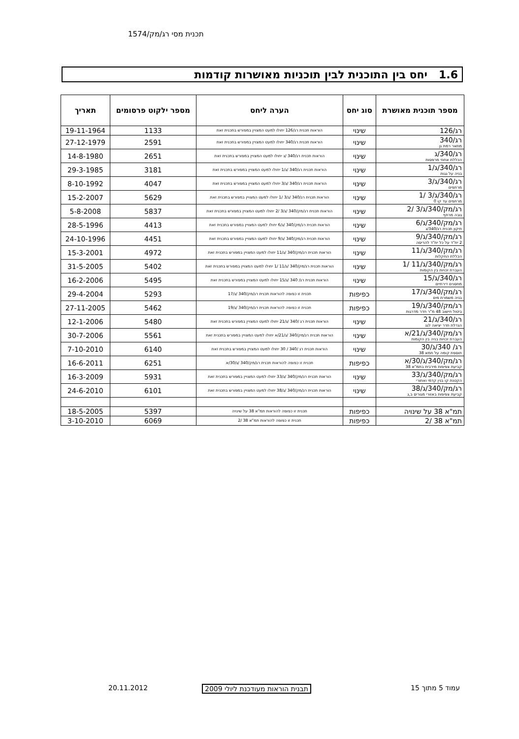תכנית מסי רג/מק/1574
1.6 יחס בין התוכנית לבין תוכניות מאושרות קודמות
| מספר תוכנית מאושרת | סוג יחס | הערה ליחס | מספר ילקוט פרסומים | תאריך |
| --- | --- | --- | --- | --- |
| רג/126 | שינוי | הוראות תכנית רג/126 יחולו למעט המצויין במפורש בתכנית זאת | 1133 | 19-11-1964 |
| רג/340 מתאר רמת גן | שינוי | הוראות תכנית רג/340 יחולו למעט המצויין במפורש בתכנית זאת | 2591 | 27-12-1979 |
| רג/340/ג הכללת אחוזי מרפסות | שינוי | הוראות תכנית רג/340 /ג יחולו למעט המצויין במפורש בתכנית זאת | 2651 | 14-8-1980 |
| רג/340/ג/1 בניה על גגות | שינוי | הוראות תכנית רג/340 /ג/1 יחולו למעט המצויין במפורש בתכנית זאת | 3181 | 29-3-1985 |
| רג/340/ג/3 מרתפים | שינוי | הוראות תכנית רג/340 /ג/3 יחולו למעט המצויין במפורש בתכנית זאת | 4047 | 8-10-1992 |
| רג/340/ג/3 /1 מרתפים עד קו 0 | שינוי | הוראות תכנית רג/340 /ג/3 /1 יחולו למעט המצויין במפורש בתכנית זאת | 5629 | 15-2-2007 |
| רג/מק/340/ג/3 /2 גובה מרתף | שינוי | הוראות תכנית רג/מק/340 /ג/3 /2 יחולו למעט המצויין במפורש בתכנית זאת | 5837 | 5-8-2008 |
| רג/מק/340/ג/6 תיקון תכנית רג/340/ג | שינוי | הוראות תכנית רג/מק/340 /ג/6 יחולו למעט המצויין במפורש בתכנית זאת | 4413 | 28-5-1996 |
| רג/מק/340/ג/9 2 יח"ד על כל יח"ד להריסה | שינוי | הוראות תכנית רג/מק/340 /ג/9 יחולו למעט המצויין במפורש בתכנית זאת | 4451 | 24-10-1996 |
| רג/מק/340/ג/11 הכללת החקלות | שינוי | הוראות תכנית רג/מק/340 /ג/11 יחולו למעט המצויין במפורש בתכנית זאת | 4972 | 15-3-2001 |
| רג/מק/340/ג/11 /1 העברת זכויות בין הקומות | שינוי | הוראות תכנית רג/מק/340 /ג/11 /1 יחולו למעט המצויין במפורש בתכנית זאת | 5402 | 31-5-2005 |
| רג/340/ג/15 מחסנים דירתיים | שינוי | הוראות תכנית רג/ 340 /ג/15 יחולו למעט המצויין במפורש בתכנית זאת | 5495 | 16-2-2006 |
| רג/מק/340/ג/17 בניה משמרת מים | כפיפות | תכנית זו כפופה להוראות תכנית רג/מק/340 /ג/17 | 5293 | 29-4-2004 |
| רג/מק/340/ג/19 ביטול חישוב 48 מ"ר חדר מדרגות | כפיפות | תכנית זו כפופה להוראות תכנית רג/מק/340 /ג/19 | 5462 | 27-11-2005 |
| רג/340/ג/21 הגדלת חדר יציאה לגג | שינוי | הוראות תכנית רג /340 /ג/21 יחולו למעט המצויין במפורש בתכנית זאת | 5480 | 12-1-2006 |
| רג/מק/340/ג/21/א העברת זכויות בניה בין הקומות | שינוי | הוראות תכנית רג/מק/340 /ג/21/א יחולו למעט המצויין במפורש בתכנית זאת | 5561 | 30-7-2006 |
| רג/ 340/ג/30 תוספת קומה על תמא 38 | שינוי | הוראות תכנית רג /340 / 30 יחולו למעט המצויין במפורש בתכנית זאת | 6140 | 7-10-2010 |
| רג/מק/340/ג/30/א קביעת צפיפות מירבית בתמ"א 38 | כפיפות | תכנית זו כפופה להוראות תכנית רג/מק/340 /ג/30/א | 6251 | 16-6-2011 |
| רג/מק/340/ג/33 הקטנת קו בנין קדמי ואחורי | שינוי | הוראות תכנית רג/מק/340 /ג/33 יחולו למעט המצויין במפורש בתכנית זאת | 5931 | 16-3-2009 |
| רג/מק/340/ג/38 קביעת צפיפות באזורי מגורים ב,ג | שינוי | הוראות תכנית רג/מק/340 /ג/38 יחולו למעט המצויין במפורש בתכנית זאת | 6101 | 24-6-2010 |
| תמ"א 38 על שינויה | כפיפות | תכנית זו כפופה להוראות תמ"א 38 על שינויה | 5397 | 18-5-2005 |
| תמ"א 38 /2 | כפיפות | תכנית זו כפופה להוראות תמ"א 38 /2 | 6069 | 3-10-2010 |
עמוד 5 מתוך 15 תבנית הוראות מעודכנת ליולי 2009 20.11.2012